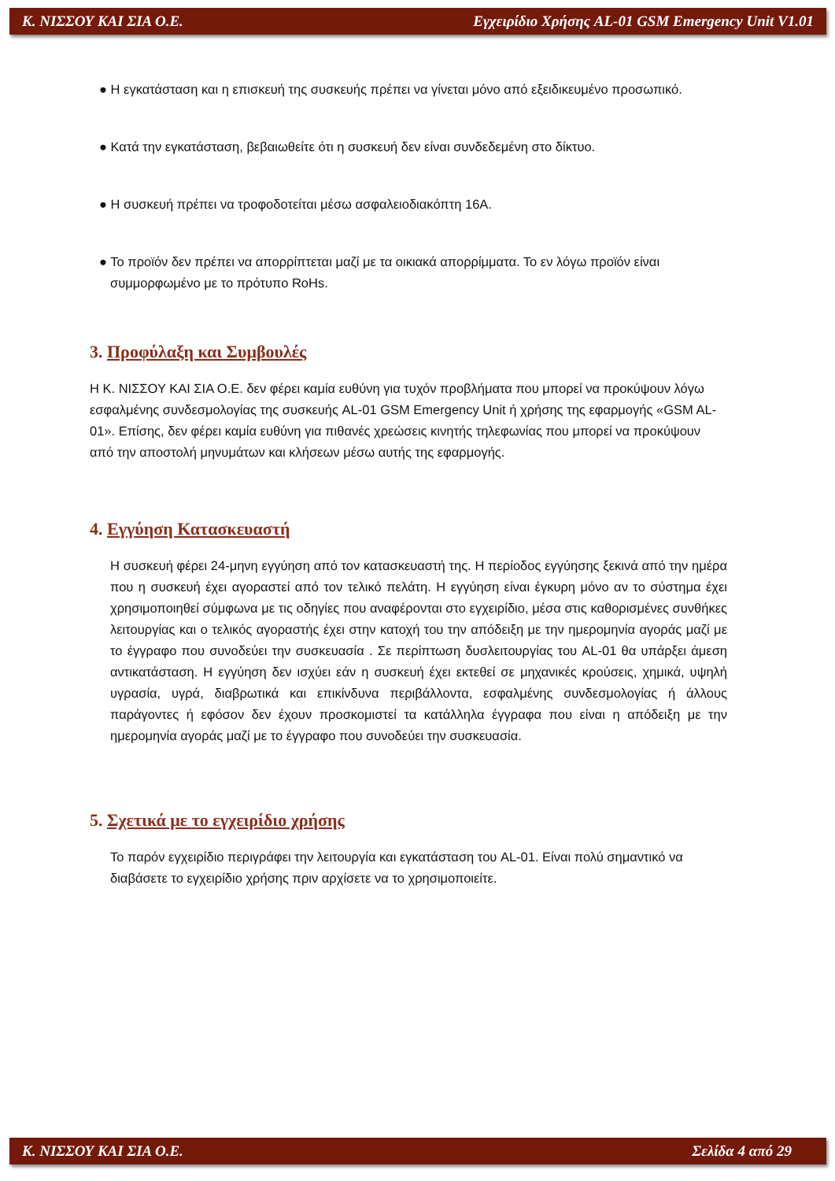Κ. ΝΙΣΣΟΥ ΚΑΙ ΣΙΑ Ο.Ε. Εγχειρίδιο Χρήσης AL-01 GSM Emergency Unit V1.01
● Η εγκατάσταση και η επισκευή της συσκευής πρέπει να γίνεται μόνο από εξειδικευμένο προσωπικό.
● Κατά την εγκατάσταση, βεβαιωθείτε ότι η συσκευή δεν είναι συνδεδεμένη στο δίκτυο.
● Η συσκευή πρέπει να τροφοδοτείται μέσω ασφαλειοδιακόπτη 16Α.
● Το προϊόν δεν πρέπει να απορρίπτεται μαζί με τα οικιακά απορρίμματα. Το εν λόγω προϊόν είναι συμμορφωμένο με το πρότυπο RoHs.
3. Προφύλαξη και Συμβουλές
Η Κ. ΝΙΣΣΟΥ ΚΑΙ ΣΙΑ Ο.Ε. δεν φέρει καμία ευθύνη για τυχόν προβλήματα που μπορεί να προκύψουν λόγω εσφαλμένης συνδεσμολογίας της συσκευής AL-01 GSM Emergency Unit ή χρήσης της εφαρμογής «GSM AL-01». Επίσης, δεν φέρει καμία ευθύνη για πιθανές χρεώσεις κινητής τηλεφωνίας που μπορεί να προκύψουν από την αποστολή μηνυμάτων και κλήσεων μέσω αυτής της εφαρμογής.
4. Εγγύηση Κατασκευαστή
Η συσκευή φέρει 24-μηνη εγγύηση από τον κατασκευαστή της. Η περίοδος εγγύησης ξεκινά από την ημέρα που η συσκευή έχει αγοραστεί από τον τελικό πελάτη. Η εγγύηση είναι έγκυρη μόνο αν το σύστημα έχει χρησιμοποιηθεί σύμφωνα με τις οδηγίες που αναφέρονται στο εγχειρίδιο, μέσα στις καθορισμένες συνθήκες λειτουργίας και ο τελικός αγοραστής έχει στην κατοχή του την απόδειξη με την ημερομηνία αγοράς μαζί με το έγγραφο που συνοδεύει την συσκευασία . Σε περίπτωση δυσλειτουργίας του AL-01 θα υπάρξει άμεση αντικατάσταση. Η εγγύηση δεν ισχύει εάν η συσκευή έχει εκτεθεί σε μηχανικές κρούσεις, χημικά, υψηλή υγρασία, υγρά, διαβρωτικά και επικίνδυνα περιβάλλοντα, εσφαλμένης συνδεσμολογίας ή άλλους παράγοντες ή εφόσον δεν έχουν προσκομιστεί τα κατάλληλα έγγραφα που είναι η απόδειξη με την ημερομηνία αγοράς μαζί με το έγγραφο που συνοδεύει την συσκευασία.
5. Σχετικά με το εγχειρίδιο χρήσης
Το παρόν εγχειρίδιο περιγράφει την λειτουργία και εγκατάσταση του AL-01. Είναι πολύ σημαντικό να διαβάσετε το εγχειρίδιο χρήσης πριν αρχίσετε να το χρησιμοποιείτε.
Κ. ΝΙΣΣΟΥ ΚΑΙ ΣΙΑ Ο.Ε. Σελίδα 4 από 29